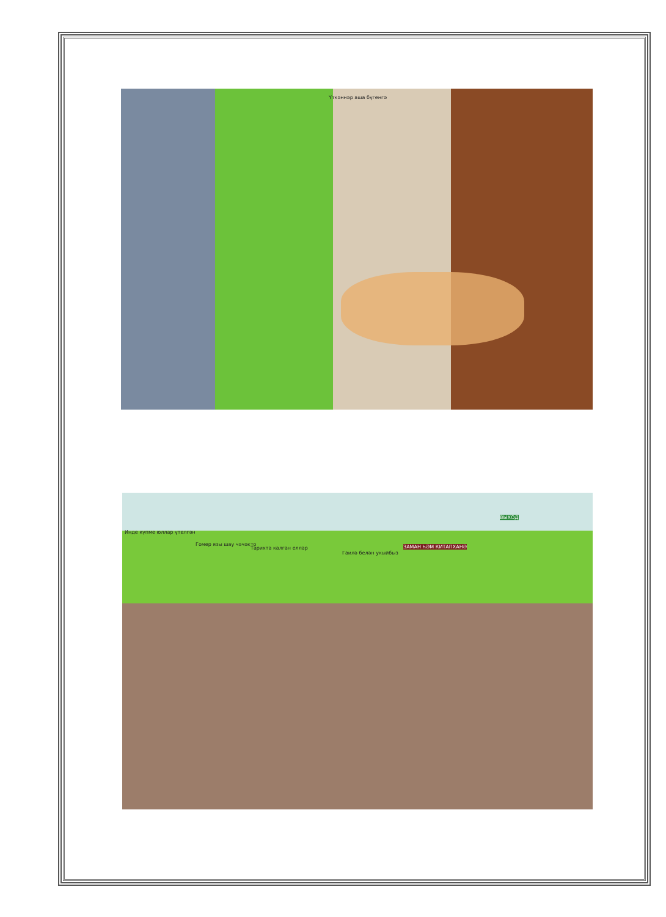Үткәннәр аша бүгенгә
Инде күпме юллар үтелгән
Гомер язы шау чәчәкто
Тарихта калган еллар
Гаилә белән укыйбыз
ВЫХОД
ЗАМАН ҺӘМ КИТАПХАНӘ